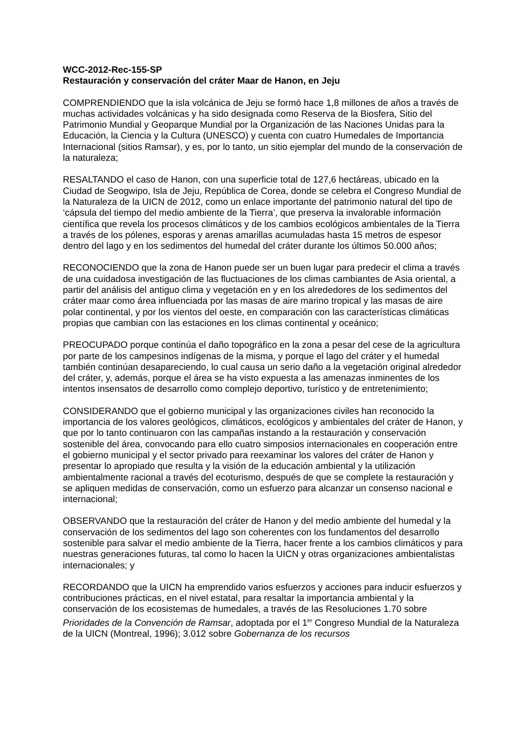WCC-2012-Rec-155-SP
Restauración y conservación del cráter Maar de Hanon, en Jeju
COMPRENDIENDO que la isla volcánica de Jeju se formó hace 1,8 millones de años a través de muchas actividades volcánicas y ha sido designada como Reserva de la Biosfera, Sitio del Patrimonio Mundial y Geoparque Mundial por la Organización de las Naciones Unidas para la Educación, la Ciencia y la Cultura (UNESCO) y cuenta con cuatro Humedales de Importancia Internacional (sitios Ramsar), y es, por lo tanto, un sitio ejemplar del mundo de la conservación de la naturaleza;
RESALTANDO el caso de Hanon, con una superficie total de 127,6 hectáreas, ubicado en la Ciudad de Seogwipo, Isla de Jeju, República de Corea, donde se celebra el Congreso Mundial de la Naturaleza de la UICN de 2012, como un enlace importante del patrimonio natural del tipo de ‘cápsula del tiempo del medio ambiente de la Tierra’, que preserva la invalorable información científica que revela los procesos climáticos y de los cambios ecológicos ambientales de la Tierra a través de los pólenes, esporas y arenas amarillas acumuladas hasta 15 metros de espesor dentro del lago y en los sedimentos del humedal del cráter durante los últimos 50.000 años;
RECONOCIENDO que la zona de Hanon puede ser un buen lugar para predecir el clima a través de una cuidadosa investigación de las fluctuaciones de los climas cambiantes de Asia oriental, a partir del análisis del antiguo clima y vegetación en y en los alrededores de los sedimentos del cráter maar como área influenciada por las masas de aire marino tropical y las masas de aire polar continental, y por los vientos del oeste, en comparación con las características climáticas propias que cambian con las estaciones en los climas continental y oceánico;
PREOCUPADO porque continúa el daño topográfico en la zona a pesar del cese de la agricultura por parte de los campesinos indígenas de la misma, y porque el lago del cráter y el humedal también continúan desapareciendo, lo cual causa un serio daño a la vegetación original alrededor del cráter, y, además, porque el área se ha visto expuesta a las amenazas inminentes de los intentos insensatos de desarrollo como complejo deportivo, turístico y de entretenimiento;
CONSIDERANDO que el gobierno municipal y las organizaciones civiles han reconocido la importancia de los valores geológicos, climáticos, ecológicos y ambientales del cráter de Hanon, y que por lo tanto continuaron con las campañas instando a la restauración y conservación sostenible del área, convocando para ello cuatro simposios internacionales en cooperación entre el gobierno municipal y el sector privado para reexaminar los valores del cráter de Hanon y presentar lo apropiado que resulta y la visión de la educación ambiental y la utilización ambientalmente racional a través del ecoturismo, después de que se complete la restauración y se apliquen medidas de conservación, como un esfuerzo para alcanzar un consenso nacional e internacional;
OBSERVANDO que la restauración del cráter de Hanon y del medio ambiente del humedal y la conservación de los sedimentos del lago son coherentes con los fundamentos del desarrollo sostenible para salvar el medio ambiente de la Tierra, hacer frente a los cambios climáticos y para nuestras generaciones futuras, tal como lo hacen la UICN y otras organizaciones ambientalistas internacionales; y
RECORDANDO que la UICN ha emprendido varios esfuerzos y acciones para inducir esfuerzos y contribuciones prácticas, en el nivel estatal, para resaltar la importancia ambiental y la conservación de los ecosistemas de humedales, a través de las Resoluciones 1.70 sobre Prioridades de la Convención de Ramsar, adoptada por el 1<sup>er</sup> Congreso Mundial de la Naturaleza de la UICN (Montreal, 1996); 3.012 sobre Gobernanza de los recursos